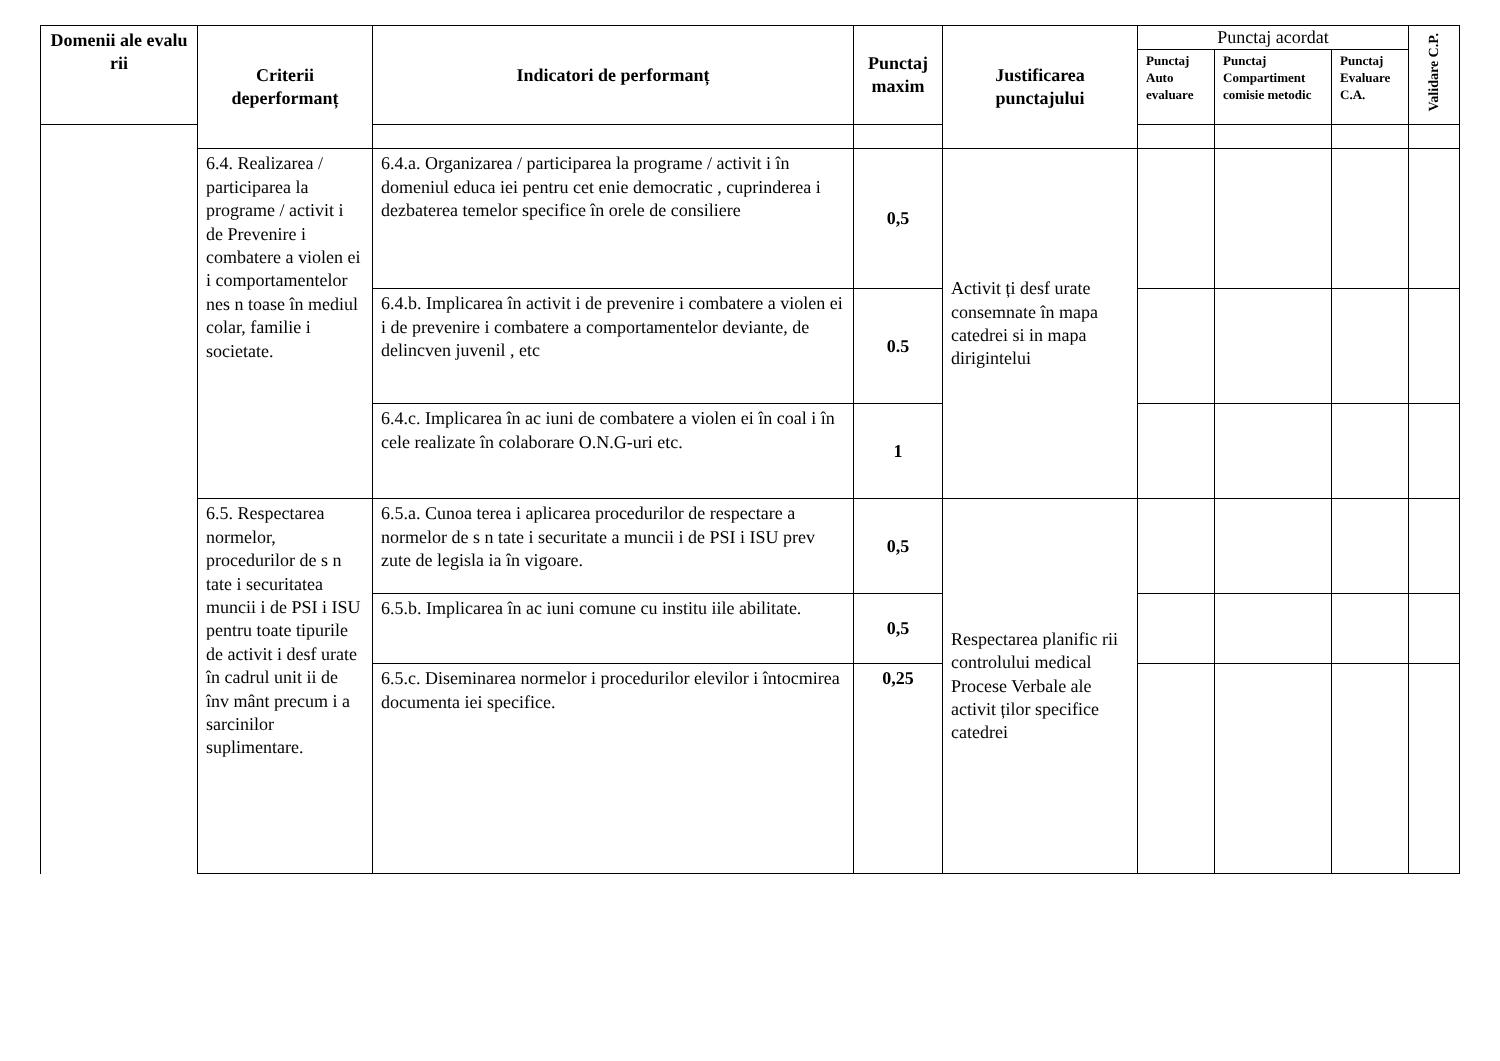| Domenii ale evalu rii | Criterii deperformanț | Indicatori de performanț | Punctaj maxim | Justificarea punctajului | Punctaj acordat | | | Validare C.P. |
| --- | --- | --- | --- | --- | --- | --- | --- | --- |
| | | | | | Punctaj Auto evaluare | Punctaj Compartiment comisie metodic | Punctaj Evaluare C.A. | |
| | 6.4. Realizarea / participarea la programe / activit i de Prevenire i combatere a violen ei i comportamentelor nes n toase în mediul colar, familie i societate. | 6.4.a. Organizarea / participarea la programe / activit i în domeniul educa iei pentru cet enie democratic , cuprinderea i dezbaterea temelor specifice în orele de consiliere | 0,5 | Activit ți desf urate consemnate în mapa catedrei si in mapa dirigintelui | | | | |
| | | 6.4.b. Implicarea în activit i de prevenire i combatere a violen ei i de prevenire i combatere a comportamentelor deviante, de delincven juvenil , etc | 0.5 | | | | | |
| | | 6.4.c. Implicarea în ac iuni de combatere a violen ei în coal i în cele realizate în colaborare O.N.G-uri etc. | 1 | | | | | |
| | 6.5. Respectarea normelor, procedurilor de s n tate i securitatea muncii i de PSI i ISU pentru toate tipurile de activit i desf urate în cadrul unit ii de înv mânt precum i a sarcinilor suplimentare. | 6.5.a. Cunoa terea i aplicarea procedurilor de respectare a normelor de s n tate i securitate a muncii i de PSI i ISU prev zute de legisla ia în vigoare. | 0,5 | Respectarea planific rii controlului medical Procese Verbale ale activit ților specifice catedrei | | | | |
| | | 6.5.b. Implicarea în ac iuni comune cu institu iile abilitate. | 0,5 | | | | | |
| | | 6.5.c. Diseminarea normelor i procedurilor elevilor i întocmirea documenta iei specifice. | 0,25 | | | | | |